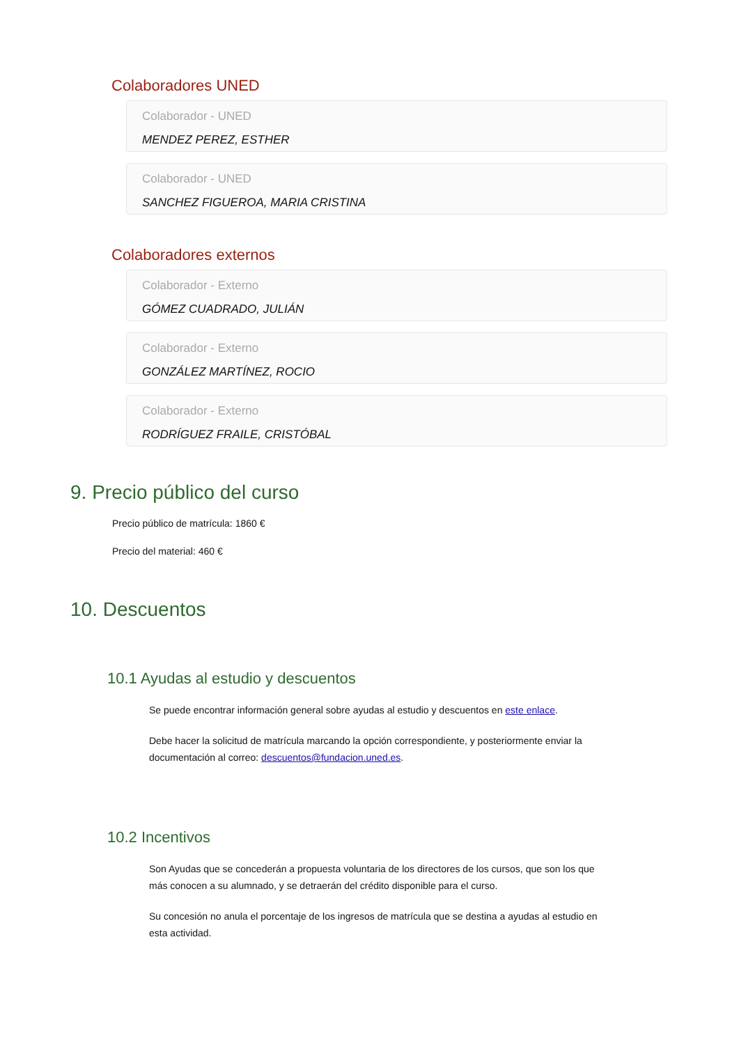Colaboradores UNED
Colaborador - UNED
MENDEZ PEREZ, ESTHER
Colaborador - UNED
SANCHEZ FIGUEROA, MARIA CRISTINA
Colaboradores externos
Colaborador - Externo
GÓMEZ CUADRADO, JULIÁN
Colaborador - Externo
GONZÁLEZ MARTÍNEZ, ROCIO
Colaborador - Externo
RODRÍGUEZ FRAILE, CRISTÓBAL
9. Precio público del curso
Precio público de matrícula: 1860 €
Precio del material: 460 €
10. Descuentos
10.1 Ayudas al estudio y descuentos
Se puede encontrar información general sobre ayudas al estudio y descuentos en este enlace.
Debe hacer la solicitud de matrícula marcando la opción correspondiente, y posteriormente enviar la documentación al correo: descuentos@fundacion.uned.es.
10.2 Incentivos
Son Ayudas que se concederán a propuesta voluntaria de los directores de los cursos, que son los que más conocen a su alumnado, y se detraerán del crédito disponible para el curso.
Su concesión no anula el porcentaje de los ingresos de matrícula que se destina a ayudas al estudio en esta actividad.